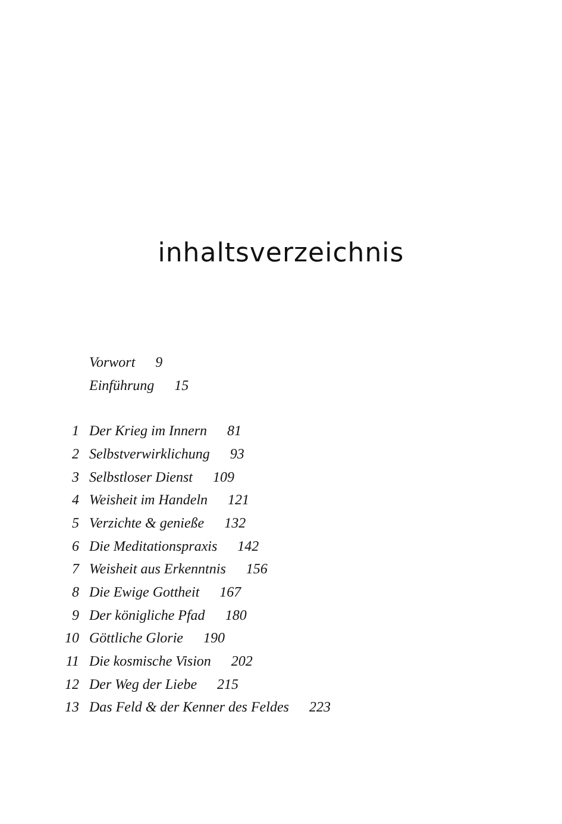inhaltsverzeichnis
Vorwort 9
Einführung 15
1 Der Krieg im Innern 81
2 Selbstverwirklichung 93
3 Selbstloser Dienst 109
4 Weisheit im Handeln 121
5 Verzichte & genieße 132
6 Die Meditationspraxis 142
7 Weisheit aus Erkenntnis 156
8 Die Ewige Gottheit 167
9 Der königliche Pfad 180
10 Göttliche Glorie 190
11 Die kosmische Vision 202
12 Der Weg der Liebe 215
13 Das Feld & der Kenner des Feldes 223